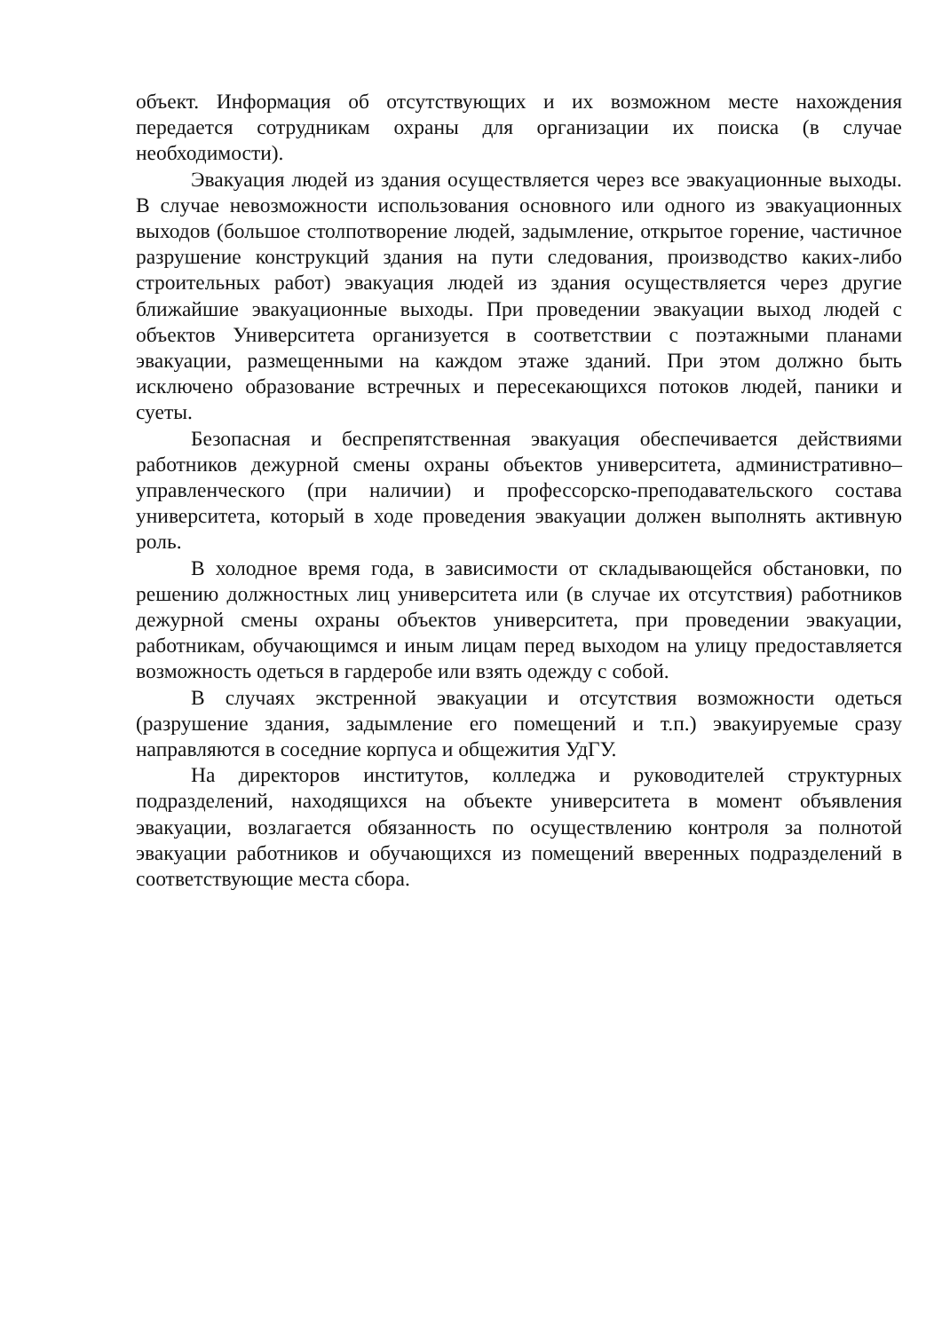объект. Информация об отсутствующих и их возможном месте нахождения передается сотрудникам охраны для организации их поиска (в случае необходимости).
Эвакуация людей из здания осуществляется через все эвакуационные выходы. В случае невозможности использования основного или одного из эвакуационных выходов (большое столпотворение людей, задымление, открытое горение, частичное разрушение конструкций здания на пути следования, производство каких-либо строительных работ) эвакуация людей из здания осуществляется через другие ближайшие эвакуационные выходы. При проведении эвакуации выход людей с объектов Университета организуется в соответствии с поэтажными планами эвакуации, размещенными на каждом этаже зданий. При этом должно быть исключено образование встречных и пересекающихся потоков людей, паники и суеты.
Безопасная и беспрепятственная эвакуация обеспечивается действиями работников дежурной смены охраны объектов университета, административно–управленческого (при наличии) и профессорско-преподавательского состава университета, который в ходе проведения эвакуации должен выполнять активную роль.
В холодное время года, в зависимости от складывающейся обстановки, по решению должностных лиц университета или (в случае их отсутствия) работников дежурной смены охраны объектов университета, при проведении эвакуации, работникам, обучающимся и иным лицам перед выходом на улицу предоставляется возможность одеться в гардеробе или взять одежду с собой.
В случаях экстренной эвакуации и отсутствия возможности одеться (разрушение здания, задымление его помещений и т.п.) эвакуируемые сразу направляются в соседние корпуса и общежития УдГУ.
На директоров институтов, колледжа и руководителей структурных подразделений, находящихся на объекте университета в момент объявления эвакуации, возлагается обязанность по осуществлению контроля за полнотой эвакуации работников и обучающихся из помещений вверенных подразделений в соответствующие места сбора.